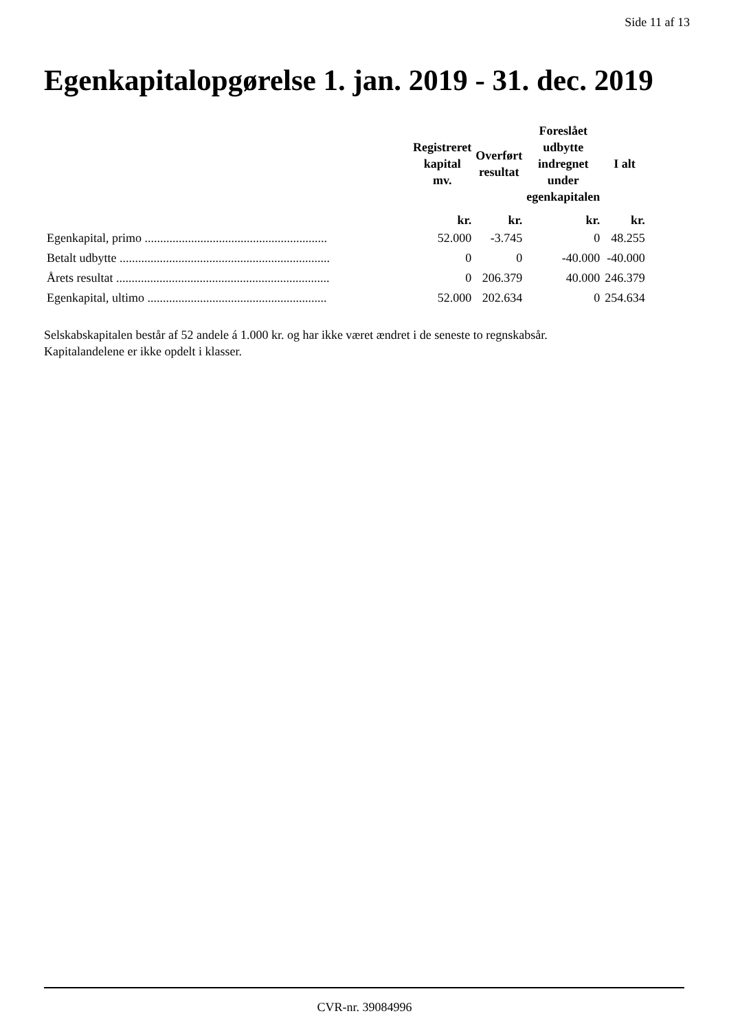Side 11 af 13
Egenkapitalopgørelse 1. jan. 2019 - 31. dec. 2019
| | Registreret kapital mv. | Overført resultat | Foreslået udbytte indregnet under egenkapitalen | I alt |
| --- | --- | --- | --- | --- |
| | kr. | kr. | kr. | kr. |
| Egenkapital, primo ........................................................... | 52.000 | -3.745 | 0 | 48.255 |
| Betalt udbytte .................................................................... | 0 | 0 | -40.000 | -40.000 |
| Årets resultat ..................................................................... | 0 | 206.379 | 40.000 | 246.379 |
| Egenkapital, ultimo .......................................................... | 52.000 | 202.634 | 0 | 254.634 |
Selskabskapitalen består af 52 andele á 1.000 kr. og har ikke været ændret i de seneste to regnskabsår.
Kapitalandelene er ikke opdelt i klasser.
CVR-nr. 39084996